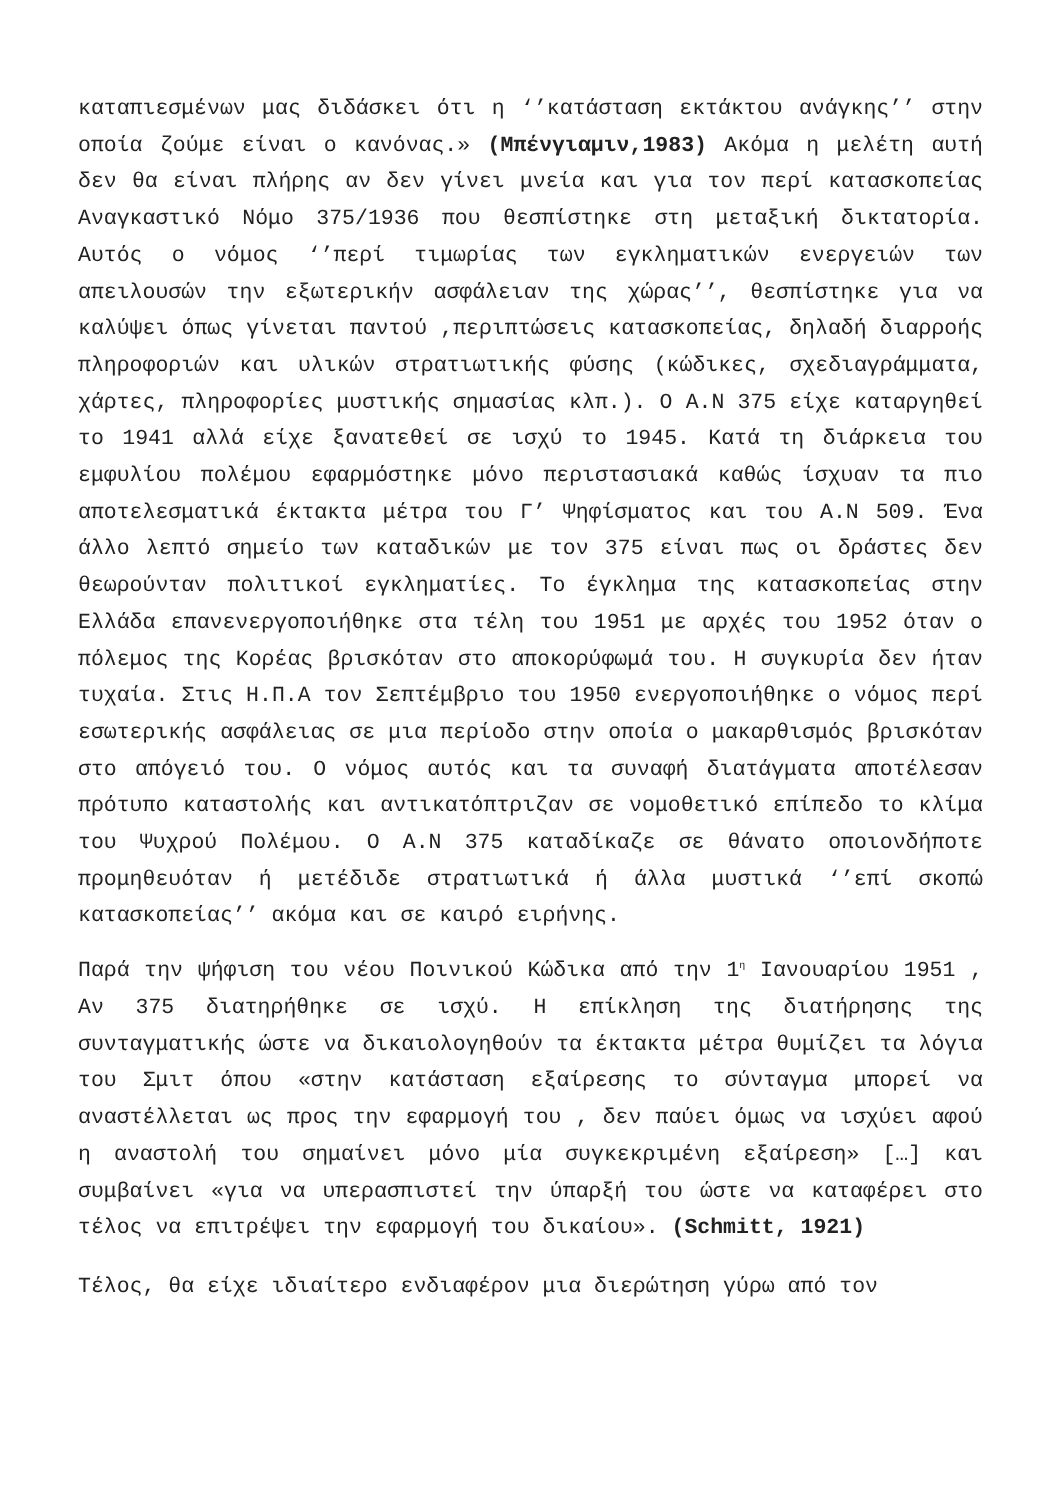καταπιεσμένων μας διδάσκει ότι η ‘’κατάσταση εκτάκτου ανάγκης’’ στην οποία ζούμε είναι ο κανόνας.» (Μπένγιαμιν,1983) Ακόμα η μελέτη αυτή δεν θα είναι πλήρης αν δεν γίνει μνεία και για τον περί κατασκοπείας Αναγκαστικό Νόμο 375/1936 που θεσπίστηκε στη μεταξική δικτατορία. Αυτός ο νόμος ‘’περί τιμωρίας των εγκληματικών ενεργειών των απειλουσών την εξωτερικήν ασφάλειαν της χώρας’’, θεσπίστηκε για να καλύψει όπως γίνεται παντού ,περιπτώσεις κατασκοπείας, δηλαδή διαρροής πληροφοριών και υλικών στρατιωτικής φύσης (κώδικες, σχεδιαγράμματα, χάρτες, πληροφορίες μυστικής σημασίας κλπ.). Ο Α.Ν 375 είχε καταργηθεί το 1941 αλλά είχε ξανατεθεί σε ισχύ το 1945. Κατά τη διάρκεια του εμφυλίου πολέμου εφαρμόστηκε μόνο περιστασιακά καθώς ίσχυαν τα πιο αποτελεσματικά έκτακτα μέτρα του Γ’ Ψηφίσματος και του Α.Ν 509. Ένα άλλο λεπτό σημείο των καταδικών με τον 375 είναι πως οι δράστες δεν θεωρούνταν πολιτικοί εγκληματίες. Το έγκλημα της κατασκοπείας στην Ελλάδα επανενεργοποιήθηκε στα τέλη του 1951 με αρχές του 1952 όταν ο πόλεμος της Κορέας βρισκόταν στο αποκορύφωμά του. Η συγκυρία δεν ήταν τυχαία. Στις Η.Π.Α τον Σεπτέμβριο του 1950 ενεργοποιήθηκε ο νόμος περί εσωτερικής ασφάλειας σε μια περίοδο στην οποία ο μακαρθισμός βρισκόταν στο απόγειό του. Ο νόμος αυτός και τα συναφή διατάγματα αποτέλεσαν πρότυπο καταστολής και αντικατόπτριζαν σε νομοθετικό επίπεδο το κλίμα του Ψυχρού Πολέμου. Ο Α.Ν 375 καταδίκαζε σε θάνατο οποιονδήποτε προμηθευόταν ή μετέδιδε στρατιωτικά ή άλλα μυστικά ‘’επί σκοπώ κατασκοπείας’’ ακόμα και σε καιρό ειρήνης.
Παρά την ψήφιση του νέου Ποινικού Κώδικα από την 1<sup>η</sup> Ιανουαρίου 1951 , Αν 375 διατηρήθηκε σε ισχύ. Η επίκληση της διατήρησης της συνταγματικής ώστε να δικαιολογηθούν τα έκτακτα μέτρα θυμίζει τα λόγια του Σμιτ όπου «στην κατάσταση εξαίρεσης το σύνταγμα μπορεί να αναστέλλεται ως προς την εφαρμογή του , δεν παύει όμως να ισχύει αφού η αναστολή του σημαίνει μόνο μία συγκεκριμένη εξαίρεση» […] και συμβαίνει «για να υπερασπιστεί την ύπαρξή του ώστε να καταφέρει στο τέλος να επιτρέψει την εφαρμογή του δικαίου». (Schmitt, 1921)
Τέλος, θα είχε ιδιαίτερο ενδιαφέρον μια διερώτηση γύρω από τον